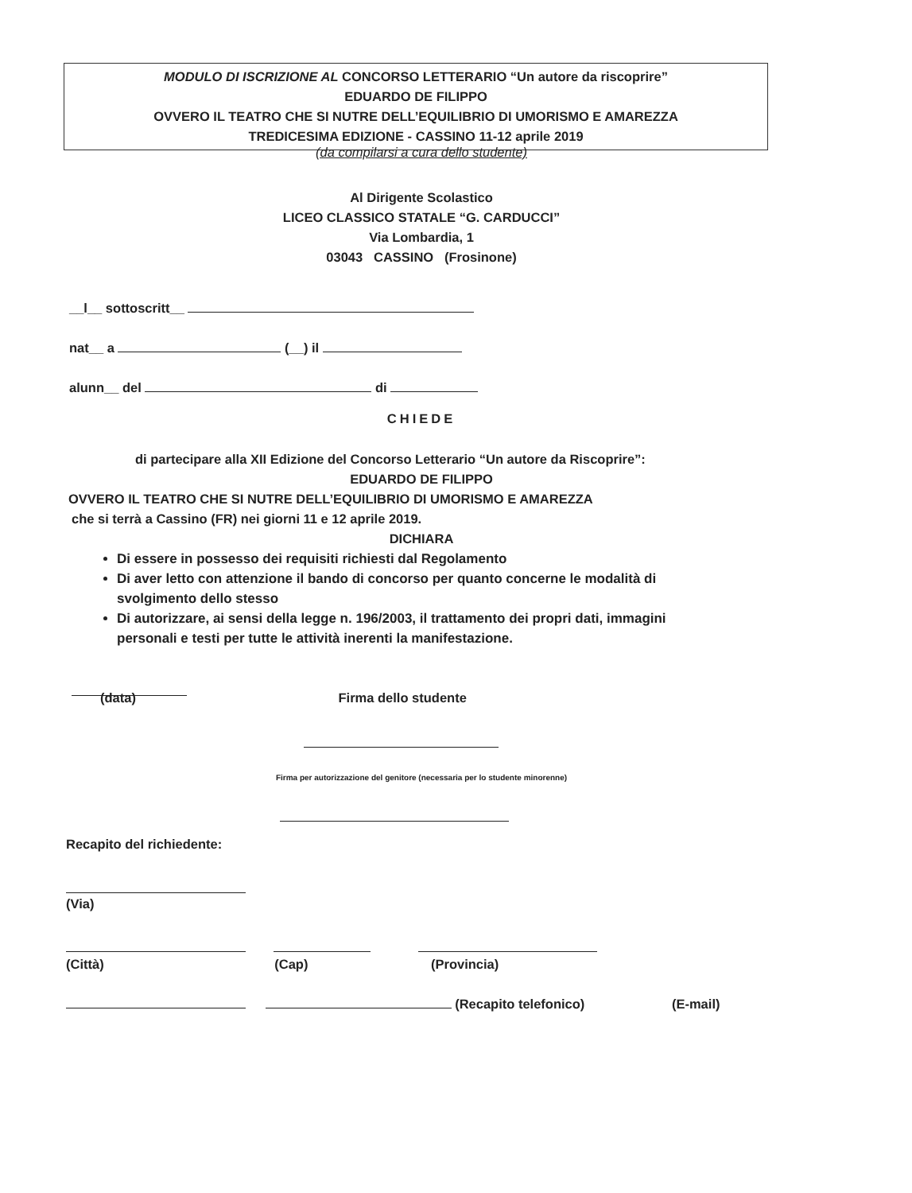MODULO DI ISCRIZIONE AL CONCORSO LETTERARIO “Un autore da riscoprire”
EDUARDO DE FILIPPO
OVVERO IL TEATRO CHE SI NUTRE DELL’EQUILIBRIO DI UMORISMO E AMAREZZA
TREDICESIMA EDIZIONE - CASSINO 11-12 aprile 2019
(da compilarsi a cura dello studente)
Al Dirigente Scolastico
LICEO CLASSICO STATALE “G. CARDUCCI”
Via Lombardia, 1
03043 CASSINO (Frosinone)
__l__ sottoscritt__
nat__ a (__) il
alunn__ del di
CHIEDE
di partecipare alla XII Edizione del Concorso Letterario “Un autore da Riscoprire”:
EDUARDO DE FILIPPO
OVVERO IL TEATRO CHE SI NUTRE DELL’EQUILIBRIO DI UMORISMO E AMAREZZA
che si terrà a Cassino (FR) nei giorni 11 e 12 aprile 2019.
DICHIARA
Di essere in possesso dei requisiti richiesti dal Regolamento
Di aver letto con attenzione il bando di concorso per quanto concerne le modalità di svolgimento dello stesso
Di autorizzare, ai sensi della legge n. 196/2003, il trattamento dei propri dati, immagini personali e testi per tutte le attività inerenti la manifestazione.
(data) Firma dello studente
Firma per autorizzazione del genitore (necessaria per lo studente minorenne)
Recapito del richiedente:
(Via)
(Città) (Cap) (Provincia)
(Recapito telefonico) (E-mail)